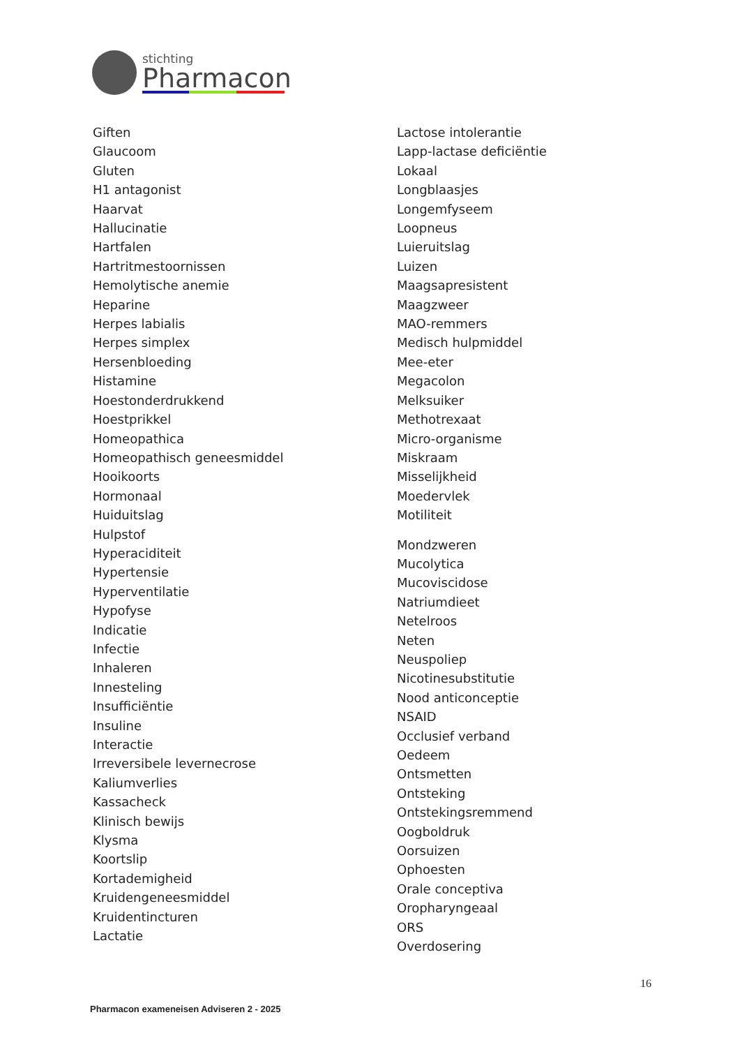stichting
Pharmacon
Giften
Glaucoom
Gluten
H1 antagonist
Haarvat
Hallucinatie
Hartfalen
Hartritmestoornissen
Hemolytische anemie
Heparine
Herpes labialis
Herpes simplex
Hersenbloeding
Histamine
Hoestonderdrukkend
Hoestprikkel
Homeopathica
Homeopathisch geneesmiddel
Hooikoorts
Hormonaal
Huiduitslag
Hulpstof
Hyperaciditeit
Hypertensie
Hyperventilatie
Hypofyse
Indicatie
Infectie
Inhaleren
Innesteling
Insufficiëntie
Insuline
Interactie
Irreversibele levernecrose
Kaliumverlies
Kassacheck
Klinisch bewijs
Klysma
Koortslip
Kortademigheid
Kruidengeneesmiddel
Kruidentincturen
Lactatie
Lactose intolerantie
Lapp-lactase deficiëntie
Lokaal
Longblaasjes
Longemfyseem
Loopneus
Luieruitslag
Luizen
Maagsapresistent
Maagzweer
MAO-remmers
Medisch hulpmiddel
Mee-eter
Megacolon
Melksuiker
Methotrexaat
Micro-organisme
Miskraam
Misselijkheid
Moedervlek
Motiliteit
Mondzweren
Mucolytica
Mucoviscidose
Natriumdieet
Netelroos
Neten
Neuspoliep
Nicotinesubstitutie
Nood anticonceptie
NSAID
Occlusief verband
Oedeem
Ontsmetten
Ontsteking
Ontstekingsremmend
Oogboldruk
Oorsuizen
Ophoesten
Orale conceptiva
Oropharyngeaal
ORS
Overdosering
16
Pharmacon exameneisen Adviseren 2 - 2025